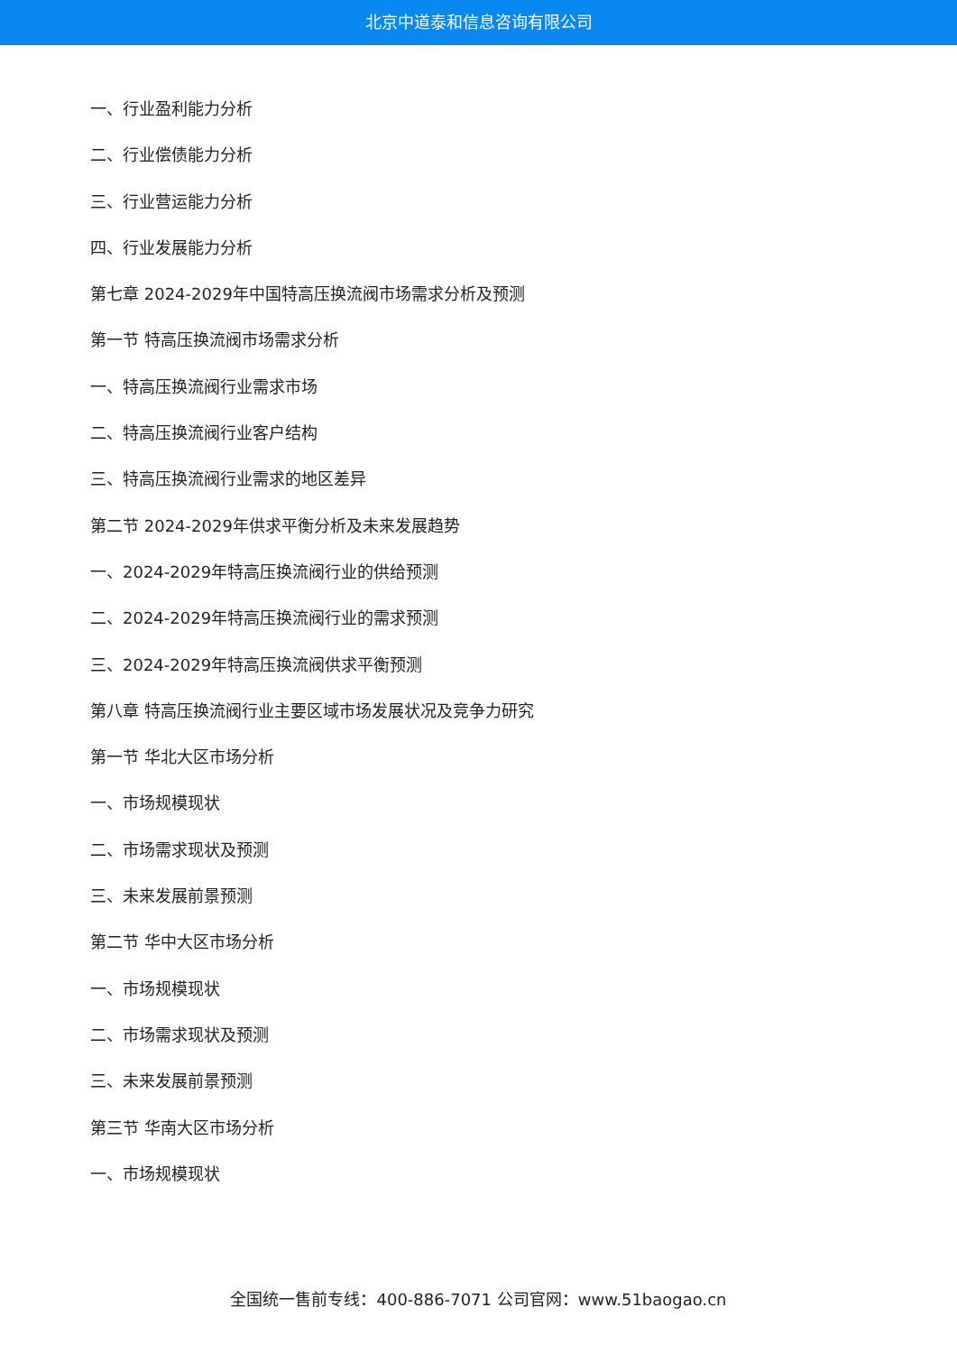北京中道泰和信息咨询有限公司
一、行业盈利能力分析
二、行业偿债能力分析
三、行业营运能力分析
四、行业发展能力分析
第七章 2024-2029年中国特高压换流阀市场需求分析及预测
第一节 特高压换流阀市场需求分析
一、特高压换流阀行业需求市场
二、特高压换流阀行业客户结构
三、特高压换流阀行业需求的地区差异
第二节 2024-2029年供求平衡分析及未来发展趋势
一、2024-2029年特高压换流阀行业的供给预测
二、2024-2029年特高压换流阀行业的需求预测
三、2024-2029年特高压换流阀供求平衡预测
第八章 特高压换流阀行业主要区域市场发展状况及竞争力研究
第一节 华北大区市场分析
一、市场规模现状
二、市场需求现状及预测
三、未来发展前景预测
第二节 华中大区市场分析
一、市场规模现状
二、市场需求现状及预测
三、未来发展前景预测
第三节 华南大区市场分析
一、市场规模现状
全国统一售前专线：400-886-7071 公司官网：www.51baogao.cn